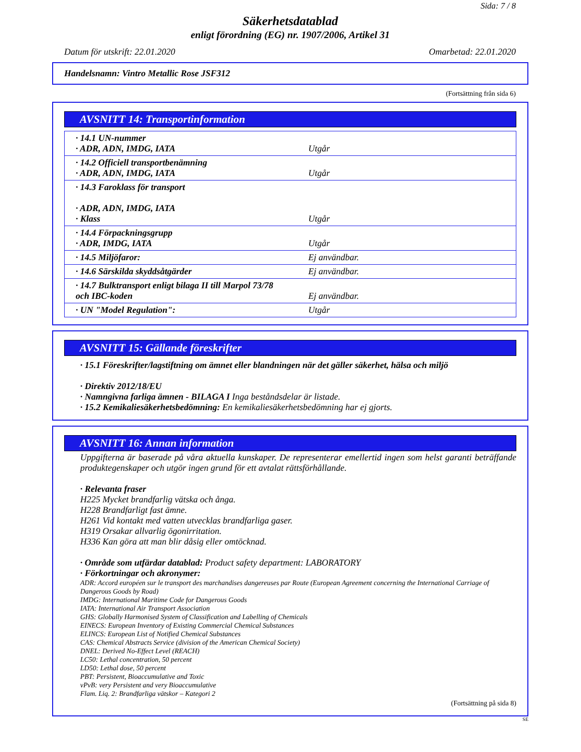Sida: 7 / 8
Säkerhetsdatablad
enligt förordning (EG) nr. 1907/2006, Artikel 31
Datum för utskrift: 22.01.2020 Omarbetad: 22.01.2020
Handelsnamn: Vintro Metallic Rose JSF312
(Fortsättning från sida 6)
AVSNITT 14: Transportinformation
| · 14.1 UN-nummer · ADR, ADN, IMDG, IATA | Utgår |
| · 14.2 Officiell transportbenämning · ADR, ADN, IMDG, IATA | Utgår |
| · 14.3 Faroklass för transport · ADR, ADN, IMDG, IATA · Klass | Utgår |
| · 14.4 Förpackningsgrupp · ADR, IMDG, IATA | Utgår |
| · 14.5 Miljöfaror: | Ej användbar. |
| · 14.6 Särskilda skyddsåtgärder | Ej användbar. |
| · 14.7 Bulktransport enligt bilaga II till Marpol 73/78 och IBC-koden | Ej användbar. |
| · UN "Model Regulation": | Utgår |
AVSNITT 15: Gällande föreskrifter
· 15.1 Föreskrifter/lagstiftning om ämnet eller blandningen när det gäller säkerhet, hälsa och miljö
· Direktiv 2012/18/EU
· Namngivna farliga ämnen - BILAGA I Inga beståndsdelar är listade.
· 15.2 Kemikaliesäkerhetsbedömning: En kemikaliesäkerhetsbedömning har ej gjorts.
AVSNITT 16: Annan information
Uppgifterna är baserade på våra aktuella kunskaper. De representerar emellertid ingen som helst garanti beträffande produktegenskaper och utgör ingen grund för ett avtalat rättsförhållande.
· Relevanta fraser
H225 Mycket brandfarlig vätska och ånga.
H228 Brandfarligt fast ämne.
H261 Vid kontakt med vatten utvecklas brandfarliga gaser.
H319 Orsakar allvarlig ögonirritation.
H336 Kan göra att man blir dåsig eller omtöcknad.
· Område som utfärdar datablad: Product safety department: LABORATORY
· Förkortningar och akronymer:
ADR: Accord européen sur le transport des marchandises dangereuses par Route (European Agreement concerning the International Carriage of Dangerous Goods by Road)
IMDG: International Maritime Code for Dangerous Goods
IATA: International Air Transport Association
GHS: Globally Harmonised System of Classification and Labelling of Chemicals
EINECS: European Inventory of Existing Commercial Chemical Substances
ELINCS: European List of Notified Chemical Substances
CAS: Chemical Abstracts Service (division of the American Chemical Society)
DNEL: Derived No-Effect Level (REACH)
LC50: Lethal concentration, 50 percent
LD50: Lethal dose, 50 percent
PBT: Persistent, Bioaccumulative and Toxic
vPvB: very Persistent and very Bioaccumulative
Flam. Liq. 2: Brandfarliga vätskor – Kategori 2
(Fortsättning på sida 8)
SE